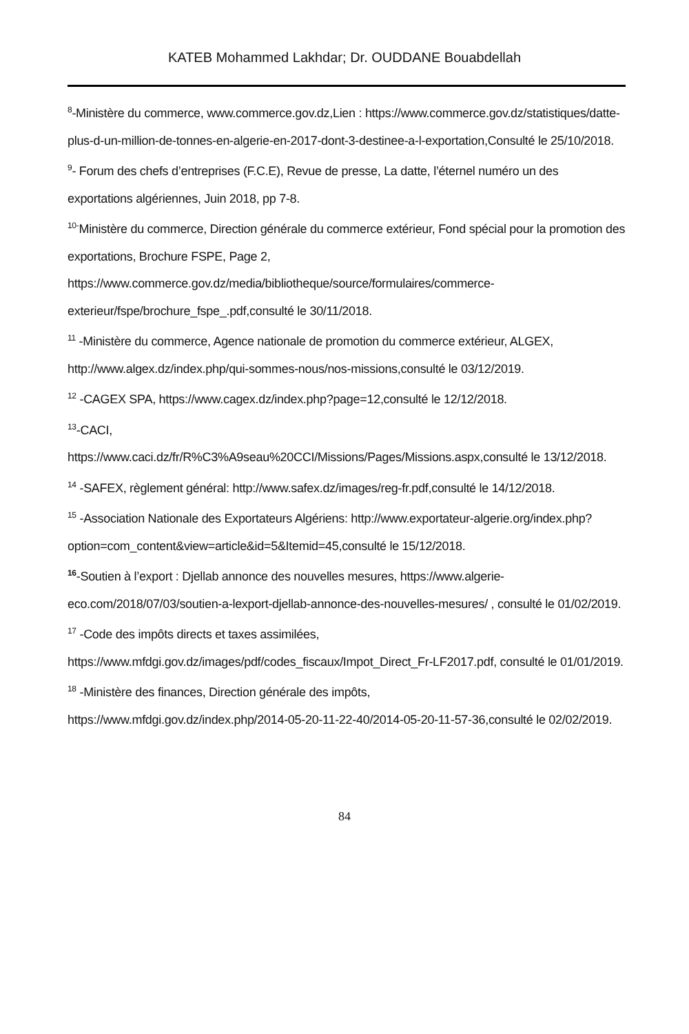KATEB Mohammed Lakhdar; Dr. OUDDANE Bouabdellah
<sup>8</sup>-Ministère du commerce, www.commerce.gov.dz,Lien : https://www.commerce.gov.dz/statistiques/datte-plus-d-un-million-de-tonnes-en-algerie-en-2017-dont-3-destinee-a-l-exportation,Consulté le 25/10/2018.
<sup>9</sup>- Forum des chefs d’entreprises (F.C.E), Revue de presse, La datte, l’éternel numéro un des exportations algériennes, Juin 2018, pp 7-8.
<sup>10-</sup>Ministère du commerce, Direction générale du commerce extérieur, Fond spécial pour la promotion des exportations, Brochure FSPE, Page 2, https://www.commerce.gov.dz/media/bibliotheque/source/formulaires/commerce-exterieur/fspe/brochure_fspe_.pdf,consulté le 30/11/2018.
<sup>11</sup> -Ministère du commerce, Agence nationale de promotion du commerce extérieur, ALGEX, http://www.algex.dz/index.php/qui-sommes-nous/nos-missions,consulté le 03/12/2019.
<sup>12</sup> -CAGEX SPA, https://www.cagex.dz/index.php?page=12,consulté le 12/12/2018.
<sup>13</sup>-CACI,
https://www.caci.dz/fr/R%C3%A9seau%20CCI/Missions/Pages/Missions.aspx,consulté le 13/12/2018.
<sup>14</sup> -SAFEX, règlement général: http://www.safex.dz/images/reg-fr.pdf,consulté le 14/12/2018.
<sup>15</sup> -Association Nationale des Exportateurs Algériens: http://www.exportateur-algerie.org/index.php?option=com_content&view=article&id=5&Itemid=45,consulté le 15/12/2018.
<sup>16</sup>-Soutien à l’export : Djellab annonce des nouvelles mesures, https://www.algerie-eco.com/2018/07/03/soutien-a-lexport-djellab-annonce-des-nouvelles-mesures/ , consulté le 01/02/2019.
<sup>17</sup> -Code des impôts directs et taxes assimilées,
https://www.mfdgi.gov.dz/images/pdf/codes_fiscaux/Impot_Direct_Fr-LF2017.pdf, consulté le 01/01/2019.
<sup>18</sup> -Ministère des finances, Direction générale des impôts,
https://www.mfdgi.gov.dz/index.php/2014-05-20-11-22-40/2014-05-20-11-57-36,consulté le 02/02/2019.
84